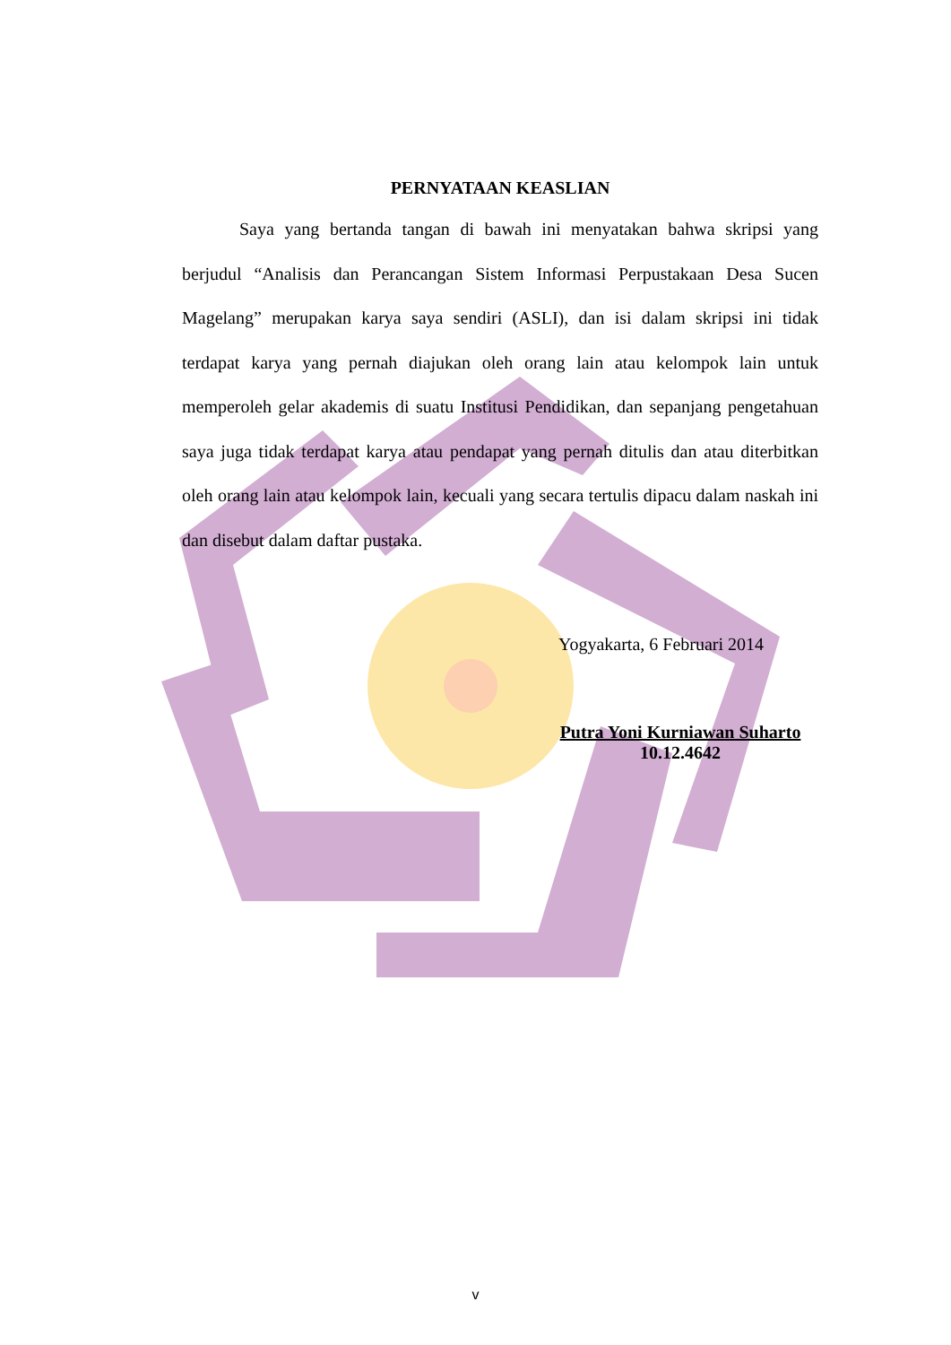PERNYATAAN KEASLIAN
Saya yang bertanda tangan di bawah ini menyatakan bahwa skripsi yang berjudul “Analisis dan Perancangan Sistem Informasi Perpustakaan Desa Sucen Magelang” merupakan karya saya sendiri (ASLI), dan isi dalam skripsi ini tidak terdapat karya yang pernah diajukan oleh orang lain atau kelompok lain untuk memperoleh gelar akademis di suatu Institusi Pendidikan, dan sepanjang pengetahuan saya juga tidak terdapat karya atau pendapat yang pernah ditulis dan atau diterbitkan oleh orang lain atau kelompok lain, kecuali yang secara tertulis dipacu dalam naskah ini dan disebut dalam daftar pustaka.
Yogyakarta, 6 Februari 2014
Putra Yoni Kurniawan Suharto
10.12.4642
v